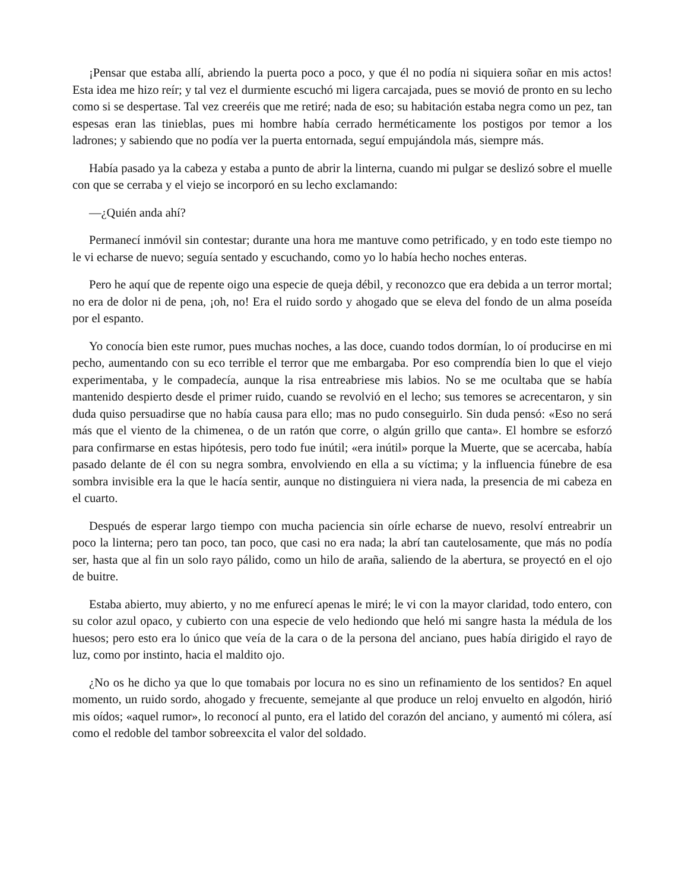¡Pensar que estaba allí, abriendo la puerta poco a poco, y que él no podía ni siquiera soñar en mis actos! Esta idea me hizo reír; y tal vez el durmiente escuchó mi ligera carcajada, pues se movió de pronto en su lecho como si se despertase. Tal vez creeréis que me retiré; nada de eso; su habitación estaba negra como un pez, tan espesas eran las tinieblas, pues mi hombre había cerrado herméticamente los postigos por temor a los ladrones; y sabiendo que no podía ver la puerta entornada, seguí empujándola más, siempre más.
Había pasado ya la cabeza y estaba a punto de abrir la linterna, cuando mi pulgar se deslizó sobre el muelle con que se cerraba y el viejo se incorporó en su lecho exclamando:
—¿Quién anda ahí?
Permanecí inmóvil sin contestar; durante una hora me mantuve como petrificado, y en todo este tiempo no le vi echarse de nuevo; seguía sentado y escuchando, como yo lo había hecho noches enteras.
Pero he aquí que de repente oigo una especie de queja débil, y reconozco que era debida a un terror mortal; no era de dolor ni de pena, ¡oh, no! Era el ruido sordo y ahogado que se eleva del fondo de un alma poseída por el espanto.
Yo conocía bien este rumor, pues muchas noches, a las doce, cuando todos dormían, lo oí producirse en mi pecho, aumentando con su eco terrible el terror que me embargaba. Por eso comprendía bien lo que el viejo experimentaba, y le compadecía, aunque la risa entreabriese mis labios. No se me ocultaba que se había mantenido despierto desde el primer ruido, cuando se revolvió en el lecho; sus temores se acrecentaron, y sin duda quiso persuadirse que no había causa para ello; mas no pudo conseguirlo. Sin duda pensó: «Eso no será más que el viento de la chimenea, o de un ratón que corre, o algún grillo que canta». El hombre se esforzó para confirmarse en estas hipótesis, pero todo fue inútil; «era inútil» porque la Muerte, que se acercaba, había pasado delante de él con su negra sombra, envolviendo en ella a su víctima; y la influencia fúnebre de esa sombra invisible era la que le hacía sentir, aunque no distinguiera ni viera nada, la presencia de mi cabeza en el cuarto.
Después de esperar largo tiempo con mucha paciencia sin oírle echarse de nuevo, resolví entreabrir un poco la linterna; pero tan poco, tan poco, que casi no era nada; la abrí tan cautelosamente, que más no podía ser, hasta que al fin un solo rayo pálido, como un hilo de araña, saliendo de la abertura, se proyectó en el ojo de buitre.
Estaba abierto, muy abierto, y no me enfurecí apenas le miré; le vi con la mayor claridad, todo entero, con su color azul opaco, y cubierto con una especie de velo hediondo que heló mi sangre hasta la médula de los huesos; pero esto era lo único que veía de la cara o de la persona del anciano, pues había dirigido el rayo de luz, como por instinto, hacia el maldito ojo.
¿No os he dicho ya que lo que tomabais por locura no es sino un refinamiento de los sentidos? En aquel momento, un ruido sordo, ahogado y frecuente, semejante al que produce un reloj envuelto en algodón, hirió mis oídos; «aquel rumor», lo reconocí al punto, era el latido del corazón del anciano, y aumentó mi cólera, así como el redoble del tambor sobreexcita el valor del soldado.